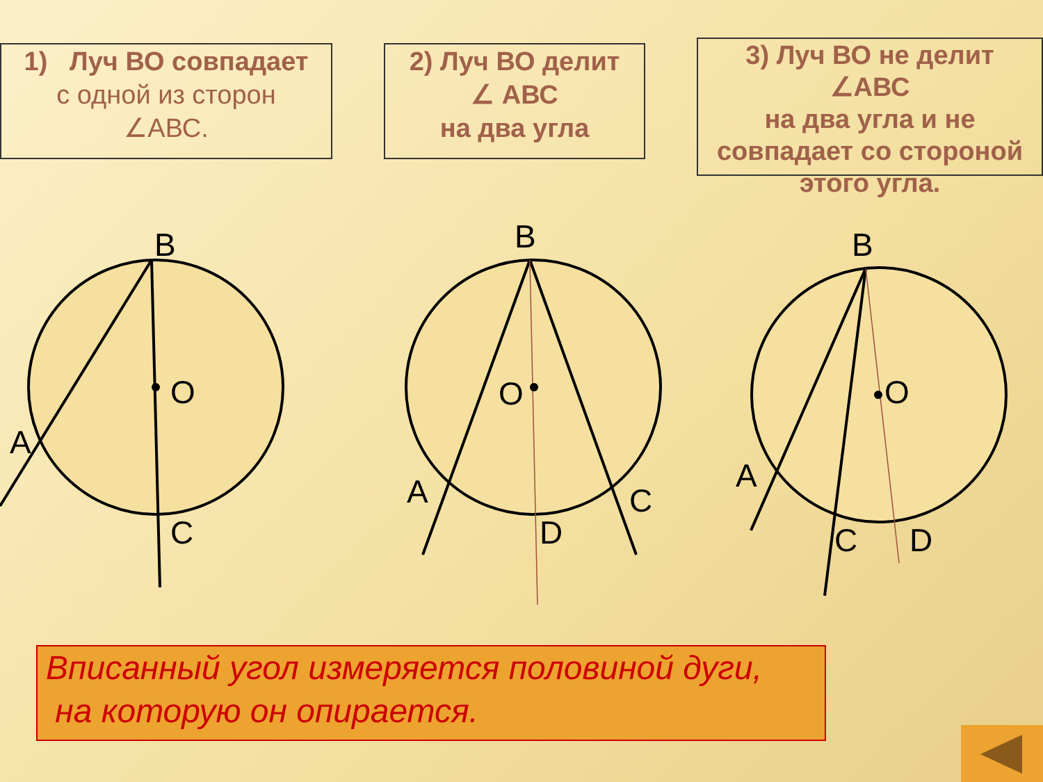1) Луч ВО совпадает
с одной из сторон
∠АВС.
2) Луч ВО делит
∠ АВС
на два угла
3) Луч ВО не делит
∠АВС
на два угла и не совпадает со стороной этого угла.
B
O
A
C
B
O
A
C
D
B
O
A
C
D
Вписанный угол измеряется половиной дуги,
на которую он опирается.